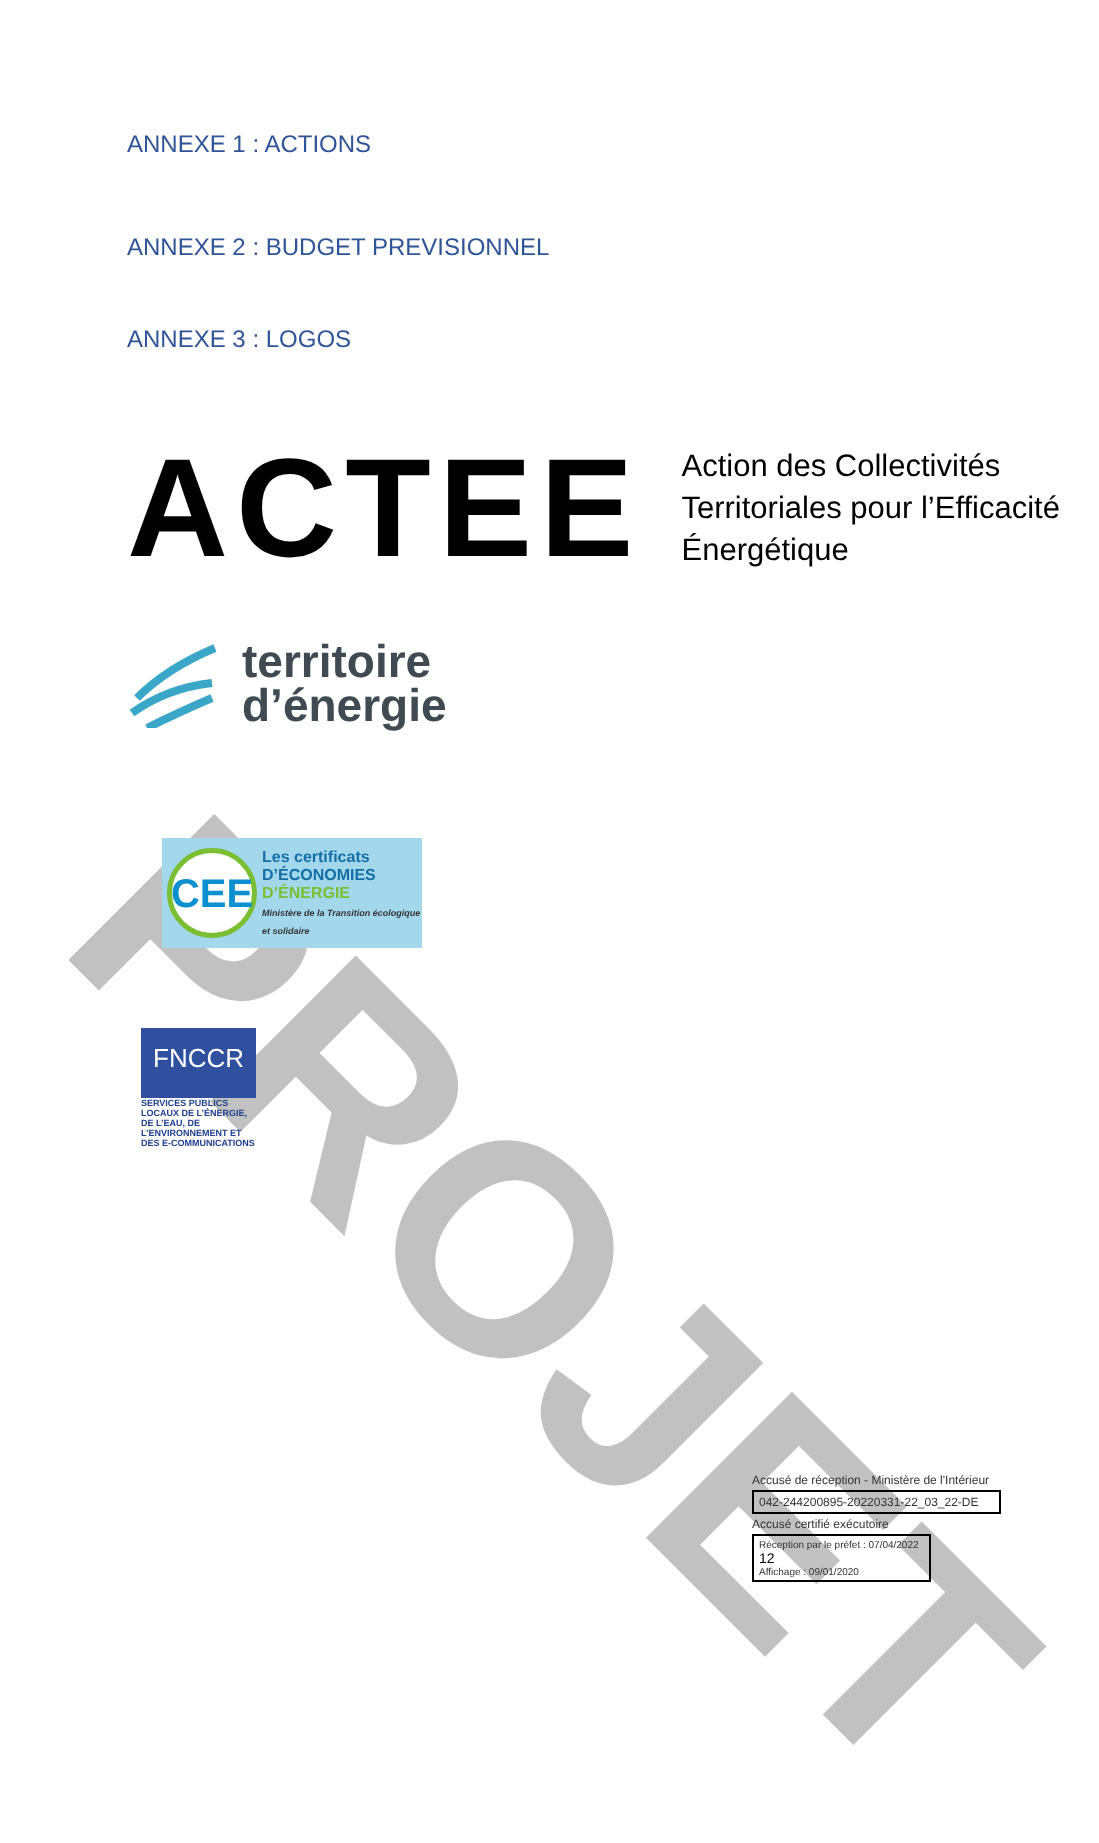PROJET
ANNEXE 1 : ACTIONS
ANNEXE 2 : BUDGET PREVISIONNEL
ANNEXE 3 : LOGOS
ACTEE
Action des Collectivités Territoriales pour l’Efficacité Énergétique
territoire
d’énergie
CEE
Les certificats
D’ÉCONOMIES
D’ÉNERGIE
Ministère de la Transition écologique et solidaire
FNCCR
SERVICES PUBLICS LOCAUX DE L’ÉNERGIE, DE L’EAU, DE L’ENVIRONNEMENT ET DES E-COMMUNICATIONS
Accusé de réception - Ministère de l'Intérieur
042-244200895-20220331-22_03_22-DE
Accusé certifié exécutoire
Réception par le préfet : 07/04/2022 12
Affichage : 09/01/2020